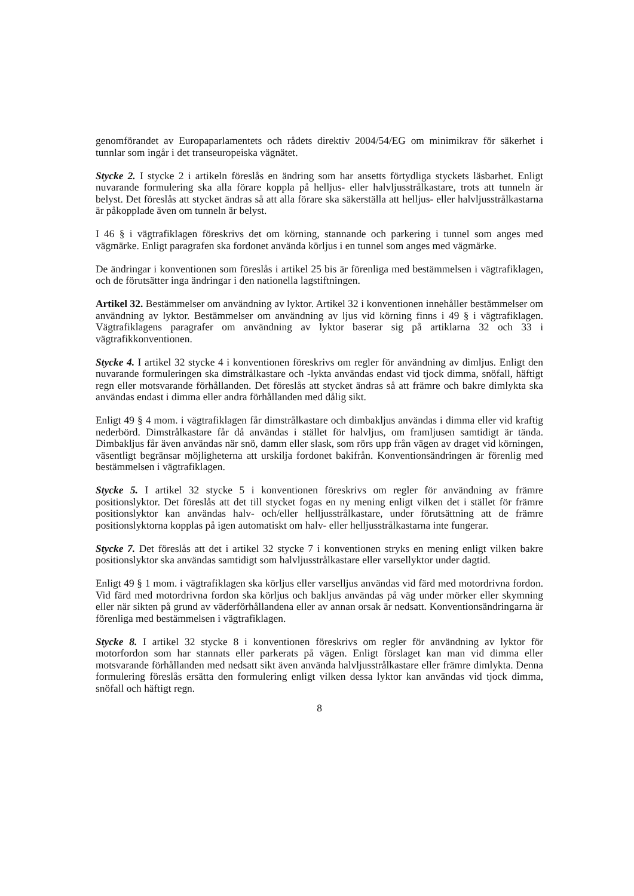genomförandet av Europaparlamentets och rådets direktiv 2004/54/EG om minimikrav för säkerhet i tunnlar som ingår i det transeuropeiska vägnätet.
Stycke 2. I stycke 2 i artikeln föreslås en ändring som har ansetts förtydliga styckets läsbarhet. Enligt nuvarande formulering ska alla förare koppla på helljus- eller halvljusstrålkastare, trots att tunneln är belyst. Det föreslås att stycket ändras så att alla förare ska säkerställa att helljus- eller halvljusstrålkastarna är påkopplade även om tunneln är belyst.
I 46 § i vägtrafiklagen föreskrivs det om körning, stannande och parkering i tunnel som anges med vägmärke. Enligt paragrafen ska fordonet använda körljus i en tunnel som anges med vägmärke.
De ändringar i konventionen som föreslås i artikel 25 bis är förenliga med bestämmelsen i vägtrafiklagen, och de förutsätter inga ändringar i den nationella lagstiftningen.
Artikel 32. Bestämmelser om användning av lyktor. Artikel 32 i konventionen innehåller bestämmelser om användning av lyktor. Bestämmelser om användning av ljus vid körning finns i 49 § i vägtrafiklagen. Vägtrafiklagens paragrafer om användning av lyktor baserar sig på artiklarna 32 och 33 i vägtrafikkonventionen.
Stycke 4. I artikel 32 stycke 4 i konventionen föreskrivs om regler för användning av dimljus. Enligt den nuvarande formuleringen ska dimstrålkastare och -lykta användas endast vid tjock dimma, snöfall, häftigt regn eller motsvarande förhållanden. Det föreslås att stycket ändras så att främre och bakre dimlykta ska användas endast i dimma eller andra förhållanden med dålig sikt.
Enligt 49 § 4 mom. i vägtrafiklagen får dimstrålkastare och dimbakljus användas i dimma eller vid kraftig nederbörd. Dimstrålkastare får då användas i stället för halvljus, om framljusen samtidigt är tända. Dimbakljus får även användas när snö, damm eller slask, som rörs upp från vägen av draget vid körningen, väsentligt begränsar möjligheterna att urskilja fordonet bakifrån. Konventionsändringen är förenlig med bestämmelsen i vägtrafiklagen.
Stycke 5. I artikel 32 stycke 5 i konventionen föreskrivs om regler för användning av främre positionslyktor. Det föreslås att det till stycket fogas en ny mening enligt vilken det i stället för främre positionslyktor kan användas halv- och/eller helljusstrålkastare, under förutsättning att de främre positionslyktorna kopplas på igen automatiskt om halv- eller helljusstrålkastarna inte fungerar.
Stycke 7. Det föreslås att det i artikel 32 stycke 7 i konventionen stryks en mening enligt vilken bakre positionslyktor ska användas samtidigt som halvljusstrålkastare eller varsellyktor under dagtid.
Enligt 49 § 1 mom. i vägtrafiklagen ska körljus eller varselljus användas vid färd med motordrivna fordon. Vid färd med motordrivna fordon ska körljus och bakljus användas på väg under mörker eller skymning eller när sikten på grund av väderförhållandena eller av annan orsak är nedsatt. Konventionsändringarna är förenliga med bestämmelsen i vägtrafiklagen.
Stycke 8. I artikel 32 stycke 8 i konventionen föreskrivs om regler för användning av lyktor för motorfordon som har stannats eller parkerats på vägen. Enligt förslaget kan man vid dimma eller motsvarande förhållanden med nedsatt sikt även använda halvljusstrålkastare eller främre dimlykta. Denna formulering föreslås ersätta den formulering enligt vilken dessa lyktor kan användas vid tjock dimma, snöfall och häftigt regn.
8